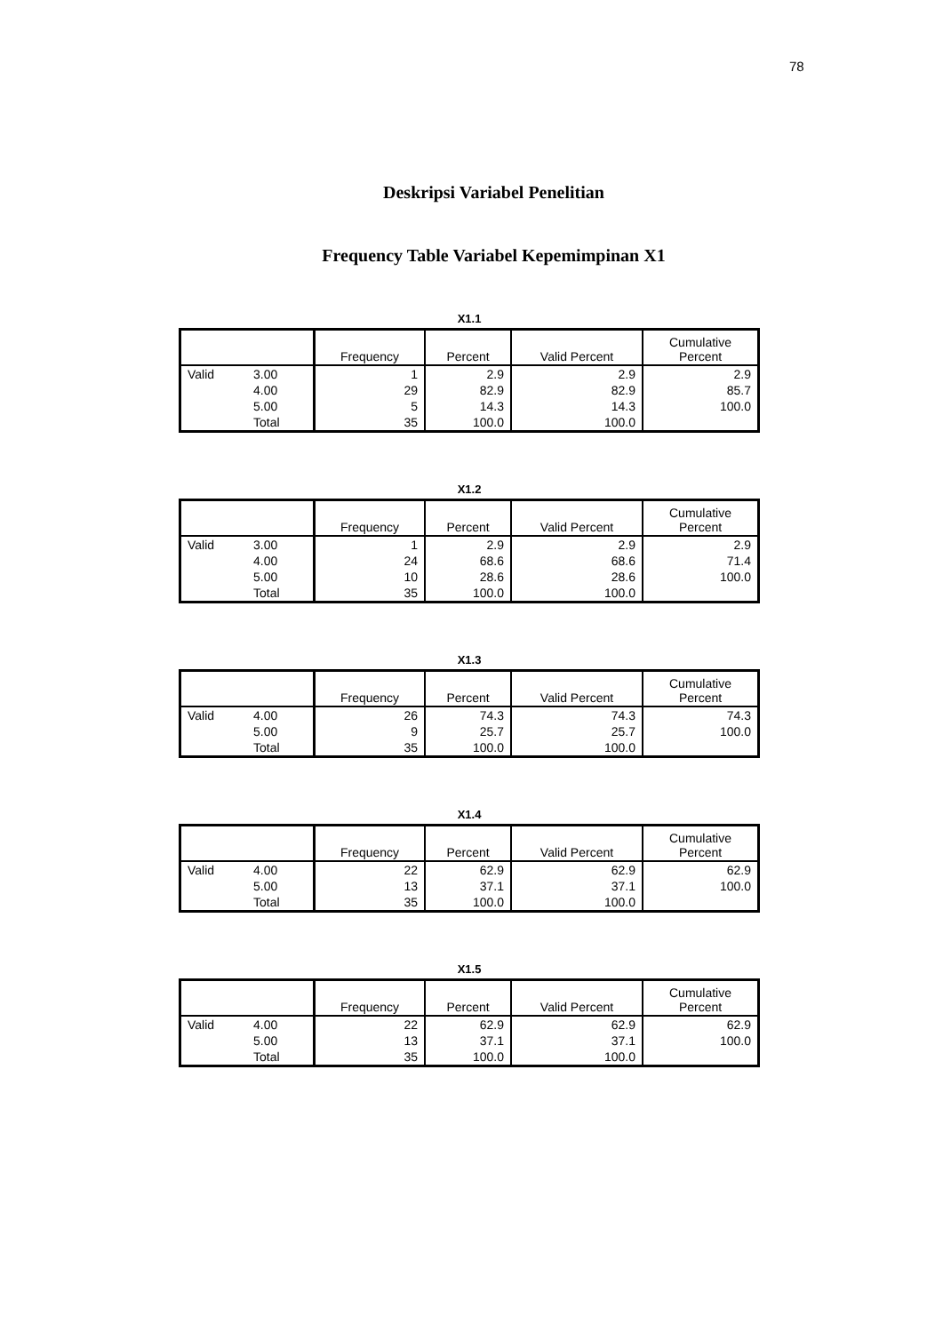78
Deskripsi Variabel Penelitian
Frequency Table Variabel Kepemimpinan X1
X1.1
| | | Frequency | Percent | Valid Percent | Cumulative Percent |
| --- | --- | --- | --- | --- | --- |
| Valid | 3.00 | 1 | 2.9 | 2.9 | 2.9 |
| | 4.00 | 29 | 82.9 | 82.9 | 85.7 |
| | 5.00 | 5 | 14.3 | 14.3 | 100.0 |
| | Total | 35 | 100.0 | 100.0 | |
X1.2
| | | Frequency | Percent | Valid Percent | Cumulative Percent |
| --- | --- | --- | --- | --- | --- |
| Valid | 3.00 | 1 | 2.9 | 2.9 | 2.9 |
| | 4.00 | 24 | 68.6 | 68.6 | 71.4 |
| | 5.00 | 10 | 28.6 | 28.6 | 100.0 |
| | Total | 35 | 100.0 | 100.0 | |
X1.3
| | | Frequency | Percent | Valid Percent | Cumulative Percent |
| --- | --- | --- | --- | --- | --- |
| Valid | 4.00 | 26 | 74.3 | 74.3 | 74.3 |
| | 5.00 | 9 | 25.7 | 25.7 | 100.0 |
| | Total | 35 | 100.0 | 100.0 | |
X1.4
| | | Frequency | Percent | Valid Percent | Cumulative Percent |
| --- | --- | --- | --- | --- | --- |
| Valid | 4.00 | 22 | 62.9 | 62.9 | 62.9 |
| | 5.00 | 13 | 37.1 | 37.1 | 100.0 |
| | Total | 35 | 100.0 | 100.0 | |
X1.5
| | | Frequency | Percent | Valid Percent | Cumulative Percent |
| --- | --- | --- | --- | --- | --- |
| Valid | 4.00 | 22 | 62.9 | 62.9 | 62.9 |
| | 5.00 | 13 | 37.1 | 37.1 | 100.0 |
| | Total | 35 | 100.0 | 100.0 | |